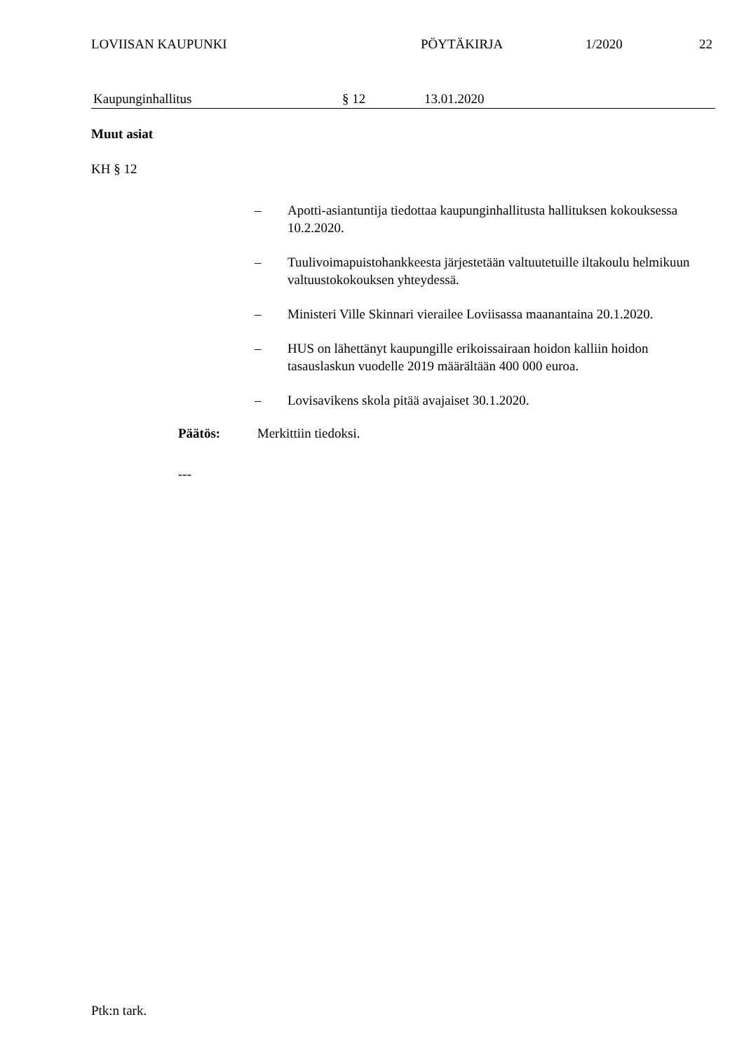LOVIISAN KAUPUNKI PÖYTÄKIRJA 1/2020 22
Kaupunginhallitus § 12 13.01.2020
Muut asiat
KH § 12
– Apotti-asiantuntija tiedottaa kaupunginhallitusta hallituksen kokouksessa 10.2.2020.
– Tuulivoimapuistohankkeesta järjestetään valtuutetuille iltakoulu helmikuun valtuustokokouksen yhteydessä.
– Ministeri Ville Skinnari vierailee Loviisassa maanantaina 20.1.2020.
– HUS on lähettänyt kaupungille erikoissairaan hoidon kalliin hoidon tasauslaskun vuodelle 2019 määrältään 400 000 euroa.
– Lovisavikens skola pitää avajaiset 30.1.2020.
Päätös: Merkittiin tiedoksi.
---
Ptk:n tark.